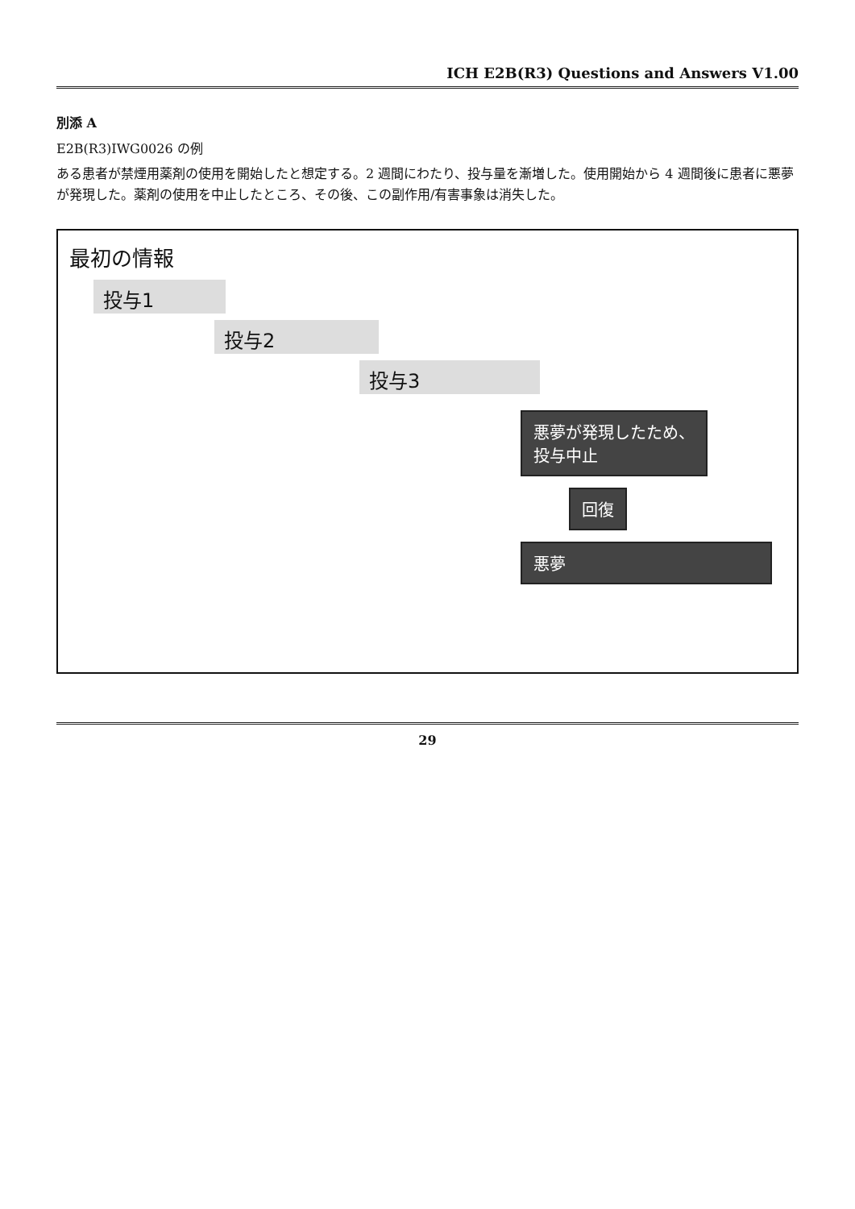ICH E2B(R3) Questions and Answers V1.00
別添 A
E2B(R3)IWG0026 の例
ある患者が禁煙用薬剤の使用を開始したと想定する。2 週間にわたり、投与量を漸増した。使用開始から 4 週間後に患者に悪夢が発現した。薬剤の使用を中止したところ、その後、この副作用/有害事象は消失した。
最初の情報
投与1
投与2
投与3
悪夢が発現したため、
投与中止
回復
悪夢
29